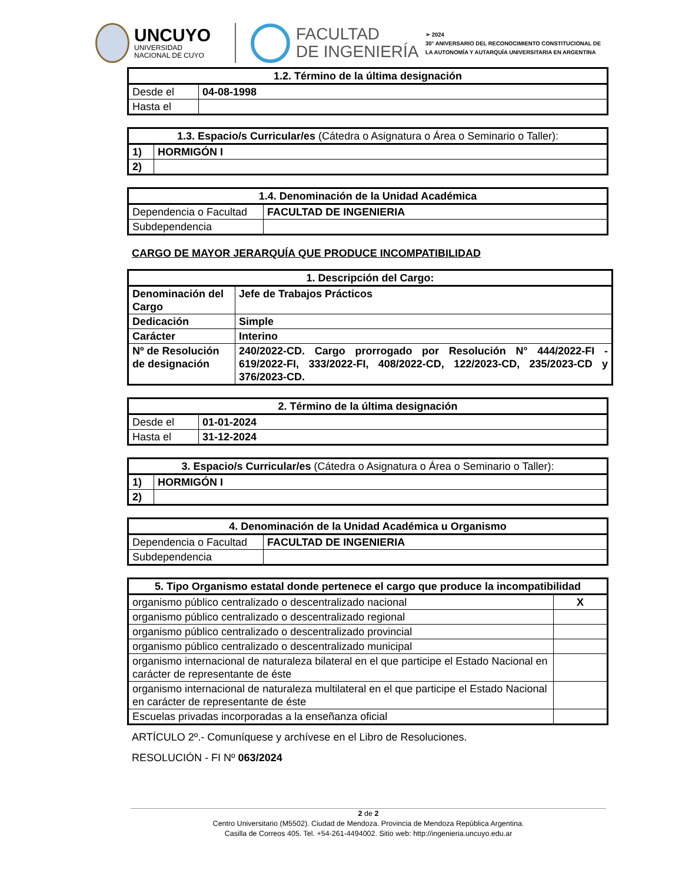UNCUYO
UNIVERSIDAD
NACIONAL DE CUYO
FACULTAD
DE INGENIERÍA
➢ 2024
30° ANIVERSARIO DEL RECONOCIMIENTO CONSTITUCIONAL DE
LA AUTONOMÍA Y AUTARQUÍA UNIVERSITARIA EN ARGENTINA
| 1.2. Término de la última designación | |
| --- | --- |
| Desde el | 04-08-1998 |
| Hasta el | |
| 1.3. Espacio/s Curricular/es (Cátedra o Asignatura o Área o Seminario o Taller): | |
| --- | --- |
| 1) | HORMIGÓN I |
| 2) | |
| 1.4. Denominación de la Unidad Académica | |
| --- | --- |
| Dependencia o Facultad | FACULTAD DE INGENIERIA |
| Subdependencia | |
CARGO DE MAYOR JERARQUÍA QUE PRODUCE INCOMPATIBILIDAD
| 1. Descripción del Cargo: | |
| --- | --- |
| Denominación del Cargo | Jefe de Trabajos Prácticos |
| Dedicación | Simple |
| Carácter | Interino |
| Nº de Resolución de designación | 240/2022-CD. Cargo prorrogado por Resolución N° 444/2022-FI - 619/2022-FI, 333/2022-FI, 408/2022-CD, 122/2023-CD, 235/2023-CD y 376/2023-CD. |
| 2. Término de la última designación | |
| --- | --- |
| Desde el | 01-01-2024 |
| Hasta el | 31-12-2024 |
| 3. Espacio/s Curricular/es (Cátedra o Asignatura o Área o Seminario o Taller): | |
| --- | --- |
| 1) | HORMIGÓN I |
| 2) | |
| 4. Denominación de la Unidad Académica u Organismo | |
| --- | --- |
| Dependencia o Facultad | FACULTAD DE INGENIERIA |
| Subdependencia | |
| 5. Tipo Organismo estatal donde pertenece el cargo que produce la incompatibilidad | |
| --- | --- |
| organismo público centralizado o descentralizado nacional | X |
| organismo público centralizado o descentralizado regional | |
| organismo público centralizado o descentralizado provincial | |
| organismo público centralizado o descentralizado municipal | |
| organismo internacional de naturaleza bilateral en el que participe el Estado Nacional en carácter de representante de éste | |
| organismo internacional de naturaleza multilateral en el que participe el Estado Nacional en carácter de representante de éste | |
| Escuelas privadas incorporadas a la enseñanza oficial | |
ARTÍCULO 2º.- Comuníquese y archívese en el Libro de Resoluciones.
RESOLUCIÓN - FI Nº 063/2024
2 de 2
Centro Universitario (M5502). Ciudad de Mendoza. Provincia de Mendoza República Argentina.
Casilla de Correos 405. Tel. +54-261-4494002. Sitio web: http://ingenieria.uncuyo.edu.ar